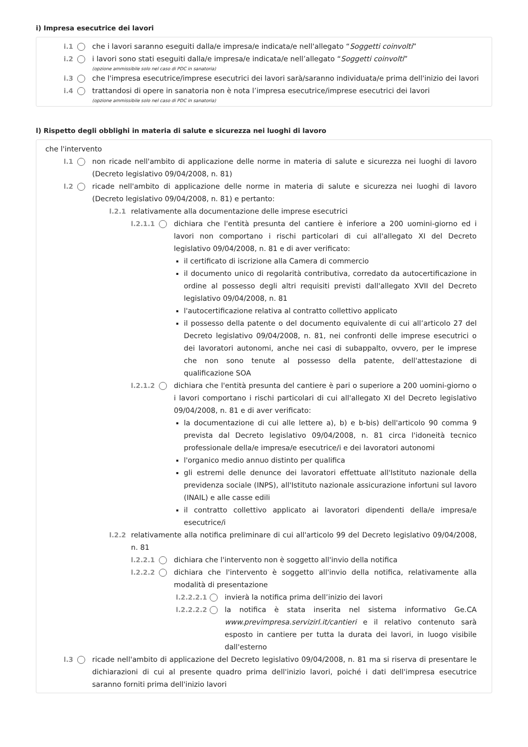i) Impresa esecutrice dei lavori
i.1 che i lavori saranno eseguiti dalla/e impresa/e indicata/e nell'allegato “Soggetti coinvolti”
i.2 i lavori sono stati eseguiti dalla/e impresa/e indicata/e nell’allegato “Soggetti coinvolti”
(opzione ammissibile solo nel caso di PDC in sanatoria)
i.3 che l'impresa esecutrice/imprese esecutrici dei lavori sarà/saranno individuata/e prima dell'inizio dei lavori
i.4 trattandosi di opere in sanatoria non è nota l’impresa esecutrice/imprese esecutrici dei lavori
(opzione ammissibile solo nel caso di PDC in sanatoria)
l) Rispetto degli obblighi in materia di salute e sicurezza nei luoghi di lavoro
che l'intervento
l.1 non ricade nell'ambito di applicazione delle norme in materia di salute e sicurezza nei luoghi di lavoro (Decreto legislativo 09/04/2008, n. 81)
l.2 ricade nell'ambito di applicazione delle norme in materia di salute e sicurezza nei luoghi di lavoro (Decreto legislativo 09/04/2008, n. 81) e pertanto:
l.2.1 relativamente alla documentazione delle imprese esecutrici
l.2.1.1 dichiara che l'entità presunta del cantiere è inferiore a 200 uomini-giorno ed i lavori non comportano i rischi particolari di cui all'allegato XI del Decreto legislativo 09/04/2008, n. 81 e di aver verificato:
il certificato di iscrizione alla Camera di commercio
il documento unico di regolarità contributiva, corredato da autocertificazione in ordine al possesso degli altri requisiti previsti dall'allegato XVII del Decreto legislativo 09/04/2008, n. 81
l'autocertificazione relativa al contratto collettivo applicato
il possesso della patente o del documento equivalente di cui all’articolo 27 del Decreto legislativo 09/04/2008, n. 81, nei confronti delle imprese esecutrici o dei lavoratori autonomi, anche nei casi di subappalto, ovvero, per le imprese che non sono tenute al possesso della patente, dell'attestazione di qualificazione SOA
l.2.1.2 dichiara che l'entità presunta del cantiere è pari o superiore a 200 uomini-giorno o i lavori comportano i rischi particolari di cui all'allegato XI del Decreto legislativo 09/04/2008, n. 81 e di aver verificato:
la documentazione di cui alle lettere a), b) e b-bis) dell'articolo 90 comma 9 prevista dal Decreto legislativo 09/04/2008, n. 81 circa l'idoneità tecnico professionale della/e impresa/e esecutrice/i e dei lavoratori autonomi
l'organico medio annuo distinto per qualifica
gli estremi delle denunce dei lavoratori effettuate all'Istituto nazionale della previdenza sociale (INPS), all'Istituto nazionale assicurazione infortuni sul lavoro (INAIL) e alle casse edili
il contratto collettivo applicato ai lavoratori dipendenti della/e impresa/e esecutrice/i
l.2.2 relativamente alla notifica preliminare di cui all'articolo 99 del Decreto legislativo 09/04/2008, n. 81
l.2.2.1 dichiara che l'intervento non è soggetto all'invio della notifica
l.2.2.2 dichiara che l'intervento è soggetto all'invio della notifica, relativamente alla modalità di presentazione
l.2.2.2.1 invierà la notifica prima dell’inizio dei lavori
l.2.2.2.2 la notifica è stata inserita nel sistema informativo Ge.CA www.previmpresa.servizirl.it/cantieri e il relativo contenuto sarà esposto in cantiere per tutta la durata dei lavori, in luogo visibile dall'esterno
l.3 ricade nell'ambito di applicazione del Decreto legislativo 09/04/2008, n. 81 ma si riserva di presentare le dichiarazioni di cui al presente quadro prima dell'inizio lavori, poiché i dati dell'impresa esecutrice saranno forniti prima dell'inizio lavori